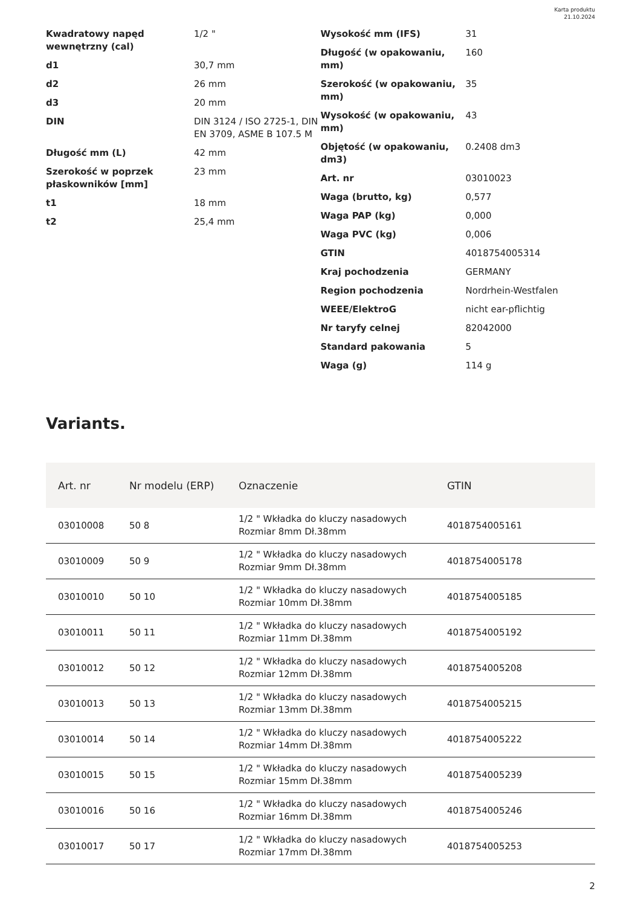Karta produktu
21.10.2024
| Kwadratowy napęd wewnętrzny (cal) | 1/2 " |
| d1 | 30,7 mm |
| d2 | 26 mm |
| d3 | 20 mm |
| DIN | DIN 3124 / ISO 2725-1, DIN EN 3709, ASME B 107.5 M |
| Długość mm (L) | 42 mm |
| Szerokość w poprzek płaskowników [mm] | 23 mm |
| t1 | 18 mm |
| t2 | 25,4 mm |
| Wysokość mm (IFS) | 31 |
| Długość (w opakowaniu, mm) | 160 |
| Szerokość (w opakowaniu, mm) | 35 |
| Wysokość (w opakowaniu, mm) | 43 |
| Objętość (w opakowaniu, dm3) | 0.2408 dm3 |
| Art. nr | 03010023 |
| Waga (brutto, kg) | 0,577 |
| Waga PAP (kg) | 0,000 |
| Waga PVC (kg) | 0,006 |
| GTIN | 4018754005314 |
| Kraj pochodzenia | GERMANY |
| Region pochodzenia | Nordrhein-Westfalen |
| WEEE/ElektroG | nicht ear-pflichtig |
| Nr taryfy celnej | 82042000 |
| Standard pakowania | 5 |
| Waga (g) | 114 g |
Variants.
| Art. nr | Nr modelu (ERP) | Oznaczenie | GTIN |
| --- | --- | --- | --- |
| 03010008 | 50 8 | 1/2 " Wkładka do kluczy nasadowych Rozmiar 8mm Dł.38mm | 4018754005161 |
| 03010009 | 50 9 | 1/2 " Wkładka do kluczy nasadowych Rozmiar 9mm Dł.38mm | 4018754005178 |
| 03010010 | 50 10 | 1/2 " Wkładka do kluczy nasadowych Rozmiar 10mm Dł.38mm | 4018754005185 |
| 03010011 | 50 11 | 1/2 " Wkładka do kluczy nasadowych Rozmiar 11mm Dł.38mm | 4018754005192 |
| 03010012 | 50 12 | 1/2 " Wkładka do kluczy nasadowych Rozmiar 12mm Dł.38mm | 4018754005208 |
| 03010013 | 50 13 | 1/2 " Wkładka do kluczy nasadowych Rozmiar 13mm Dł.38mm | 4018754005215 |
| 03010014 | 50 14 | 1/2 " Wkładka do kluczy nasadowych Rozmiar 14mm Dł.38mm | 4018754005222 |
| 03010015 | 50 15 | 1/2 " Wkładka do kluczy nasadowych Rozmiar 15mm Dł.38mm | 4018754005239 |
| 03010016 | 50 16 | 1/2 " Wkładka do kluczy nasadowych Rozmiar 16mm Dł.38mm | 4018754005246 |
| 03010017 | 50 17 | 1/2 " Wkładka do kluczy nasadowych Rozmiar 17mm Dł.38mm | 4018754005253 |
2